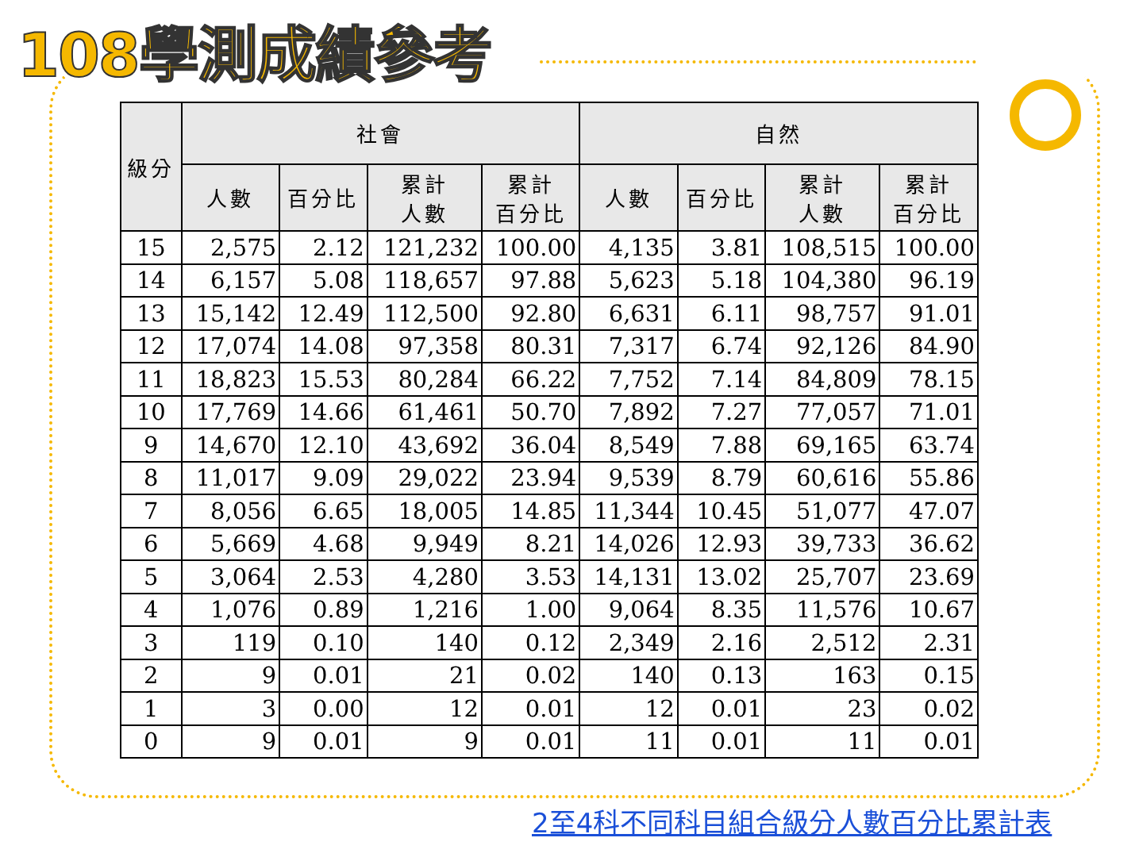108學測成績參考
| 級分 | 社會 | | | | 自然 | | | |
| --- | --- | --- | --- | --- | --- | --- | --- | --- |
| | 人數 | 百分比 | 累計 人數 | 累計 百分比 | 人數 | 百分比 | 累計 人數 | 累計 百分比 |
| 15 | 2,575 | 2.12 | 121,232 | 100.00 | 4,135 | 3.81 | 108,515 | 100.00 |
| 14 | 6,157 | 5.08 | 118,657 | 97.88 | 5,623 | 5.18 | 104,380 | 96.19 |
| 13 | 15,142 | 12.49 | 112,500 | 92.80 | 6,631 | 6.11 | 98,757 | 91.01 |
| 12 | 17,074 | 14.08 | 97,358 | 80.31 | 7,317 | 6.74 | 92,126 | 84.90 |
| 11 | 18,823 | 15.53 | 80,284 | 66.22 | 7,752 | 7.14 | 84,809 | 78.15 |
| 10 | 17,769 | 14.66 | 61,461 | 50.70 | 7,892 | 7.27 | 77,057 | 71.01 |
| 9 | 14,670 | 12.10 | 43,692 | 36.04 | 8,549 | 7.88 | 69,165 | 63.74 |
| 8 | 11,017 | 9.09 | 29,022 | 23.94 | 9,539 | 8.79 | 60,616 | 55.86 |
| 7 | 8,056 | 6.65 | 18,005 | 14.85 | 11,344 | 10.45 | 51,077 | 47.07 |
| 6 | 5,669 | 4.68 | 9,949 | 8.21 | 14,026 | 12.93 | 39,733 | 36.62 |
| 5 | 3,064 | 2.53 | 4,280 | 3.53 | 14,131 | 13.02 | 25,707 | 23.69 |
| 4 | 1,076 | 0.89 | 1,216 | 1.00 | 9,064 | 8.35 | 11,576 | 10.67 |
| 3 | 119 | 0.10 | 140 | 0.12 | 2,349 | 2.16 | 2,512 | 2.31 |
| 2 | 9 | 0.01 | 21 | 0.02 | 140 | 0.13 | 163 | 0.15 |
| 1 | 3 | 0.00 | 12 | 0.01 | 12 | 0.01 | 23 | 0.02 |
| 0 | 9 | 0.01 | 9 | 0.01 | 11 | 0.01 | 11 | 0.01 |
2至4科不同科目組合級分人數百分比累計表